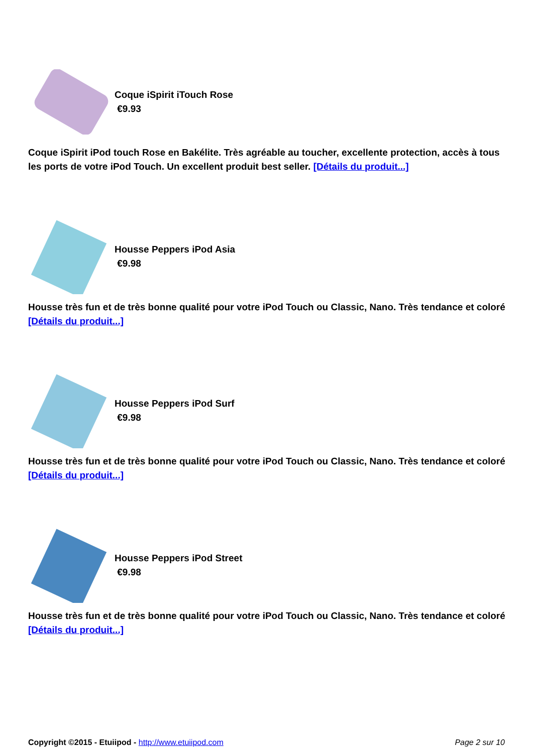Coque iSpirit iTouch Rose
€9.93
Coque iSpirit iPod touch Rose en Bakélite. Très agréable au toucher, excellente protection, accès à tous les ports de votre iPod Touch. Un excellent produit best seller. [Détails du produit...]
Housse Peppers iPod Asia
€9.98
Housse très fun et de très bonne qualité pour votre iPod Touch ou Classic, Nano. Très tendance et coloré [Détails du produit...]
Housse Peppers iPod Surf
€9.98
Housse très fun et de très bonne qualité pour votre iPod Touch ou Classic, Nano. Très tendance et coloré [Détails du produit...]
Housse Peppers iPod Street
€9.98
Housse très fun et de très bonne qualité pour votre iPod Touch ou Classic, Nano. Très tendance et coloré [Détails du produit...]
Copyright ©2015 - Etuiipod - http://www.etuiipod.com Page 2 sur 10